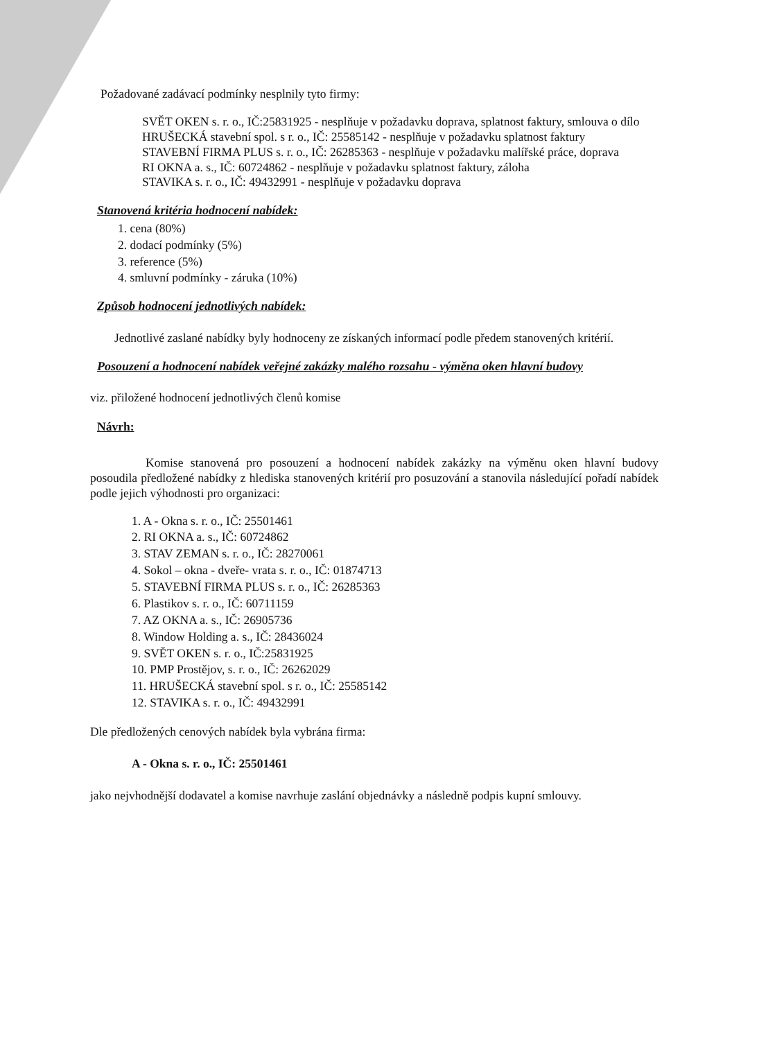Požadované zadávací podmínky nesplnily tyto firmy:
SVĚT OKEN s. r. o., IČ:25831925 - nesplňuje v požadavku doprava, splatnost faktury, smlouva o dílo
HRUŠECKÁ stavební spol. s r. o., IČ: 25585142 - nesplňuje v požadavku splatnost faktury
STAVEBNÍ FIRMA PLUS s. r. o., IČ: 26285363 - nesplňuje v požadavku malířské práce, doprava
RI OKNA a. s., IČ: 60724862 - nesplňuje v požadavku splatnost faktury, záloha
STAVIKA s. r. o., IČ: 49432991 - nesplňuje v požadavku doprava
Stanovená kritéria hodnocení nabídek:
1. cena (80%)
2. dodací podmínky (5%)
3. reference (5%)
4. smluvní podmínky - záruka (10%)
Způsob hodnocení jednotlivých nabídek:
Jednotlivé zaslané nabídky byly hodnoceny ze získaných informací podle předem stanovených kritérií.
Posouzení a hodnocení nabídek veřejné zakázky malého rozsahu - výměna oken hlavní budovy
viz. přiložené hodnocení jednotlivých členů komise
Návrh:
Komise stanovená pro posouzení a hodnocení nabídek zakázky na výměnu oken hlavní budovy posoudila předložené nabídky z hlediska stanovených kritérií pro posuzování a stanovila následující pořadí nabídek podle jejich výhodnosti pro organizaci:
1. A - Okna s. r. o., IČ: 25501461
2. RI OKNA a. s., IČ: 60724862
3. STAV ZEMAN s. r. o., IČ: 28270061
4. Sokol – okna - dveře- vrata s. r. o., IČ: 01874713
5. STAVEBNÍ FIRMA PLUS s. r. o., IČ: 26285363
6. Plastikov s. r. o., IČ: 60711159
7. AZ OKNA a. s., IČ: 26905736
8. Window Holding a. s., IČ: 28436024
9. SVĚT OKEN s. r. o., IČ:25831925
10. PMP Prostějov, s. r. o., IČ: 26262029
11. HRUŠECKÁ stavební spol. s r. o., IČ: 25585142
12. STAVIKA s. r. o., IČ: 49432991
Dle předložených cenových nabídek byla vybrána firma:
A - Okna s. r. o., IČ: 25501461
jako nejvhodnější dodavatel a komise navrhuje zaslání objednávky a následně podpis kupní smlouvy.